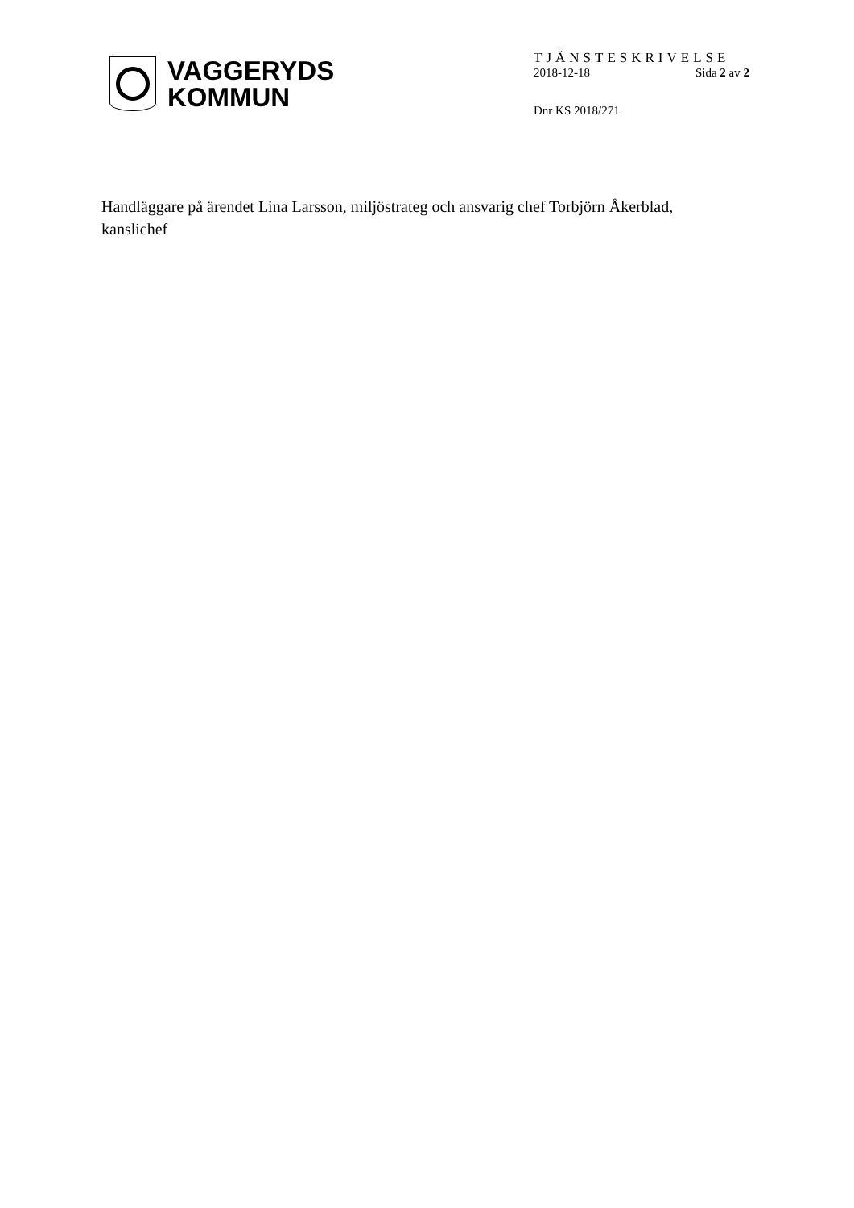VAGGERYDS
KOMMUN
TJÄNSTESKRIVELSE
2018-12-18 Sida 2 av 2
Dnr KS 2018/271
Handläggare på ärendet Lina Larsson, miljöstrateg och ansvarig chef Torbjörn Åkerblad, kanslichef